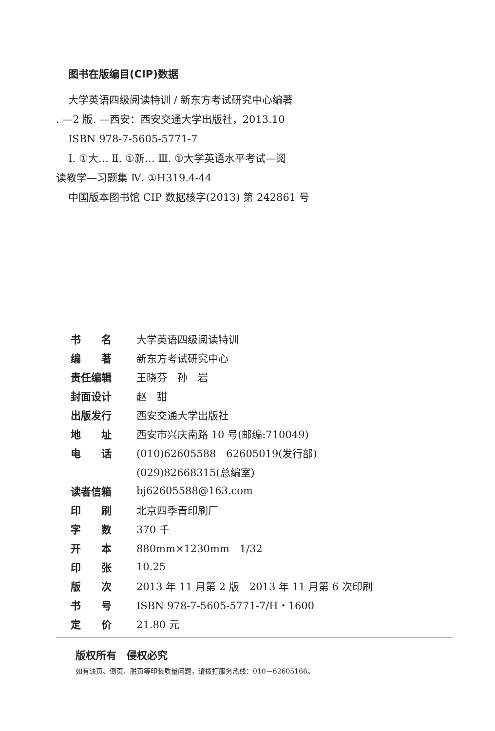图书在版编目(CIP)数据
大学英语四级阅读特训 / 新东方考试研究中心编著
. —2 版. —西安：西安交通大学出版社，2013.10
ISBN 978-7-5605-5771-7
Ⅰ. ①大… Ⅱ. ①新… Ⅲ. ①大学英语水平考试—阅
读教学—习题集 Ⅳ. ①H319.4-44
中国版本图书馆 CIP 数据核字(2013) 第 242861 号
| 书 名 | 大学英语四级阅读特训 |
| 编 著 | 新东方考试研究中心 |
| 责任编辑 | 王晓芬 孙 岩 |
| 封面设计 | 赵 甜 |
| 出版发行 | 西安交通大学出版社 |
| 地 址 | 西安市兴庆南路 10 号(邮编:710049) |
| 电 话 | (010)62605588 62605019(发行部) |
| | (029)82668315(总编室) |
| 读者信箱 | bj62605588@163.com |
| 印 刷 | 北京四季青印刷厂 |
| 字 数 | 370 千 |
| 开 本 | 880mm×1230mm 1/32 |
| 印 张 | 10.25 |
| 版 次 | 2013 年 11 月第 2 版 2013 年 11 月第 6 次印刷 |
| 书 号 | ISBN 978-7-5605-5771-7/H・1600 |
| 定 价 | 21.80 元 |
版权所有　侵权必究
如有缺页、倒页、脱页等印装质量问题，请拨打服务热线：010－62605166。